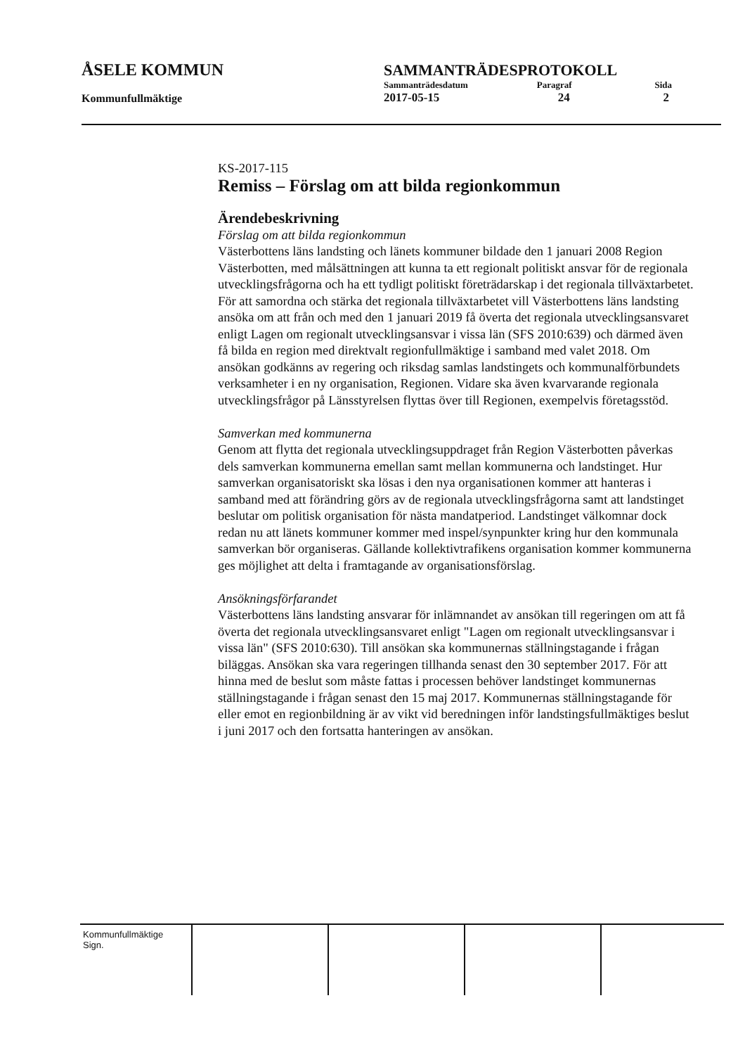| ÅSELE KOMMUN | SAMMANTRÄDESPROTOKOLL | | |
| | Sammanträdesdatum | Paragraf | Sida |
| Kommunfullmäktige | 2017-05-15 | 24 | 2 |
KS-2017-115
Remiss – Förslag om att bilda regionkommun
Ärendebeskrivning
Förslag om att bilda regionkommun
Västerbottens läns landsting och länets kommuner bildade den 1 januari 2008 Region Västerbotten, med målsättningen att kunna ta ett regionalt politiskt ansvar för de regionala utvecklingsfrågorna och ha ett tydligt politiskt företrädarskap i det regionala tillväxtarbetet.
För att samordna och stärka det regionala tillväxtarbetet vill Västerbottens läns landsting ansöka om att från och med den 1 januari 2019 få överta det regionala utvecklingsansvaret enligt Lagen om regionalt utvecklingsansvar i vissa län (SFS 2010:639) och därmed även få bilda en region med direktvalt regionfullmäktige i samband med valet 2018. Om ansökan godkänns av regering och riksdag samlas landstingets och kommunalförbundets verksamheter i en ny organisation, Regionen. Vidare ska även kvarvarande regionala utvecklingsfrågor på Länsstyrelsen flyttas över till Regionen, exempelvis företagsstöd.
Samverkan med kommunerna
Genom att flytta det regionala utvecklingsuppdraget från Region Västerbotten påverkas dels samverkan kommunerna emellan samt mellan kommunerna och landstinget. Hur samverkan organisatoriskt ska lösas i den nya organisationen kommer att hanteras i samband med att förändring görs av de regionala utvecklingsfrågorna samt att landstinget beslutar om politisk organisation för nästa mandatperiod. Landstinget välkomnar dock redan nu att länets kommuner kommer med inspel/synpunkter kring hur den kommunala samverkan bör organiseras. Gällande kollektivtrafikens organisation kommer kommunerna ges möjlighet att delta i framtagande av organisationsförslag.
Ansökningsförfarandet
Västerbottens läns landsting ansvarar för inlämnandet av ansökan till regeringen om att få överta det regionala utvecklingsansvaret enligt "Lagen om regionalt utvecklingsansvar i vissa län" (SFS 2010:630). Till ansökan ska kommunernas ställningstagande i frågan biläggas. Ansökan ska vara regeringen tillhanda senast den 30 september 2017. För att hinna med de beslut som måste fattas i processen behöver landstinget kommunernas ställningstagande i frågan senast den 15 maj 2017. Kommunernas ställningstagande för eller emot en regionbildning är av vikt vid beredningen inför landstingsfullmäktiges beslut i juni 2017 och den fortsatta hanteringen av ansökan.
| Kommunfullmäktige Sign. | | | | |